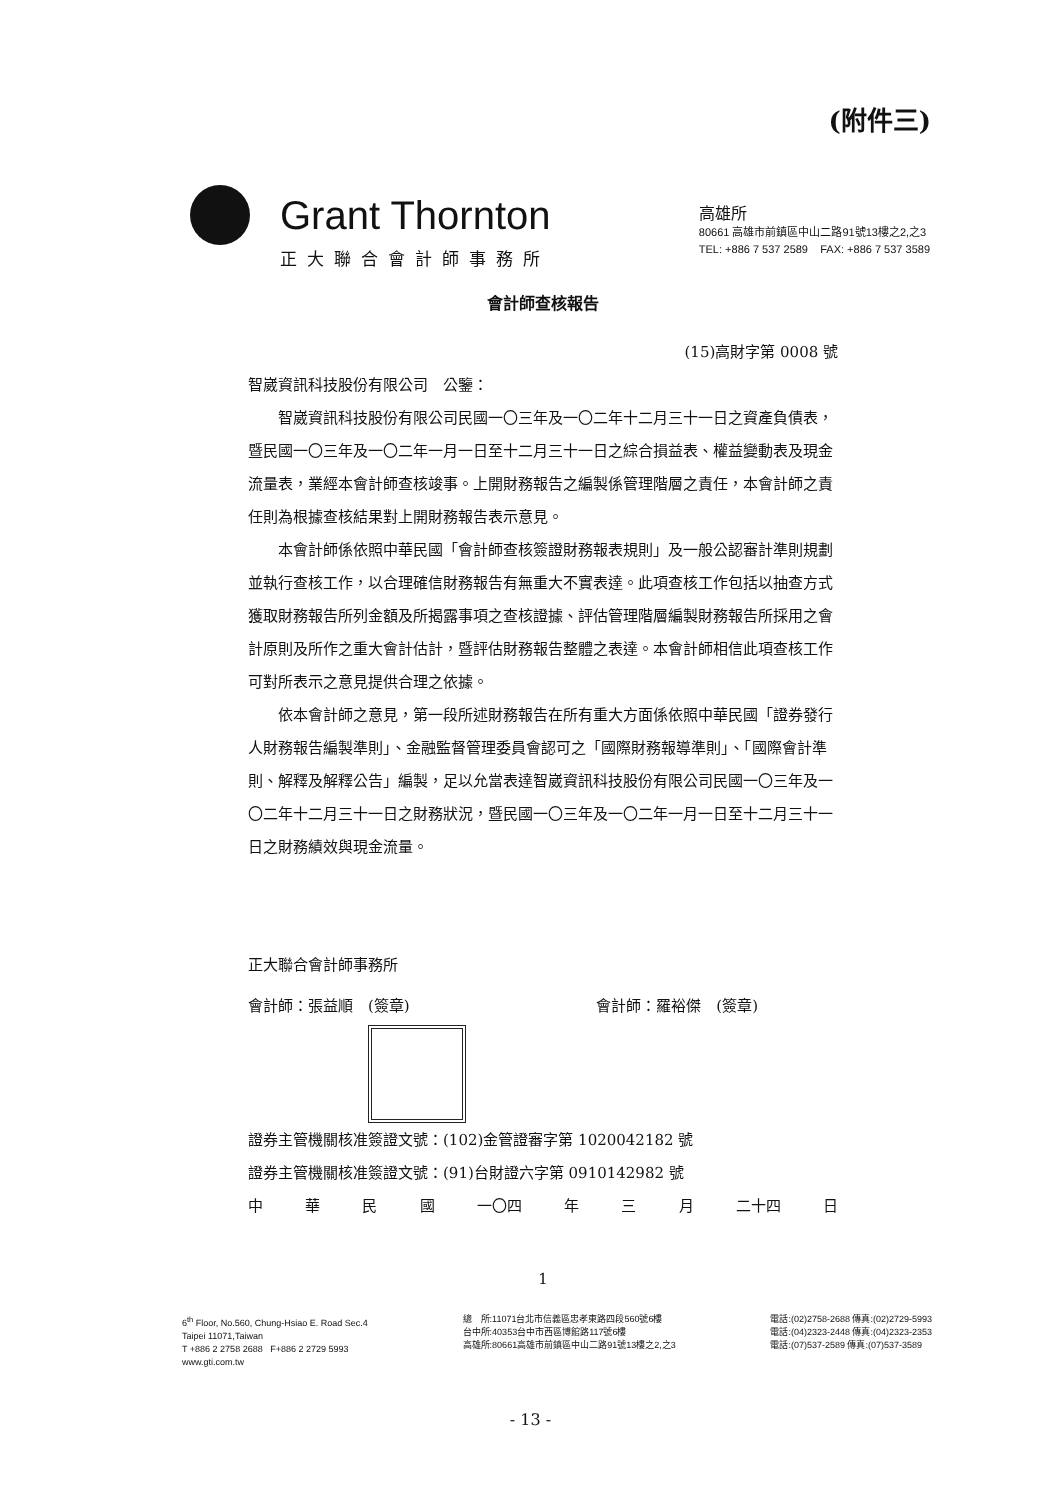(附件三)
Grant Thornton
正大聯合會計師事務所
高雄所
80661 高雄市前鎮區中山二路91號13樓之2,之3
TEL: +886 7 537 2589 FAX: +886 7 537 3589
會計師查核報告
(15)高財字第 0008 號
智崴資訊科技股份有限公司　公鑒：
智崴資訊科技股份有限公司民國一〇三年及一〇二年十二月三十一日之資產負債表，暨民國一〇三年及一〇二年一月一日至十二月三十一日之綜合損益表、權益變動表及現金流量表，業經本會計師查核竣事。上開財務報告之編製係管理階層之責任，本會計師之責任則為根據查核結果對上開財務報告表示意見。
本會計師係依照中華民國「會計師查核簽證財務報表規則」及一般公認審計準則規劃並執行查核工作，以合理確信財務報告有無重大不實表達。此項查核工作包括以抽查方式獲取財務報告所列金額及所揭露事項之查核證據、評估管理階層編製財務報告所採用之會計原則及所作之重大會計估計，暨評估財務報告整體之表達。本會計師相信此項查核工作可對所表示之意見提供合理之依據。
依本會計師之意見，第一段所述財務報告在所有重大方面係依照中華民國「證券發行人財務報告編製準則」、金融監督管理委員會認可之「國際財務報導準則」、「國際會計準則、解釋及解釋公告」編製，足以允當表達智崴資訊科技股份有限公司民國一〇三年及一〇二年十二月三十一日之財務狀況，暨民國一〇三年及一〇二年一月一日至十二月三十一日之財務績效與現金流量。
正大聯合會計師事務所
會計師：張益順　(簽章)
會計師：羅裕傑　(簽章)
證券主管機關核准簽證文號：(102)金管證審字第 1020042182 號
證券主管機關核准簽證文號：(91)台財證六字第 0910142982 號
中 華 民 國 一〇四 年 三 月 二十四 日
1
6<sup>th</sup> Floor, No.560, Chung-Hsiao E. Road Sec.4
Taipei 11071,Taiwan
T +886 2 2758 2688 F+886 2 2729 5993
www.gti.com.tw
總　所:11071台北市信義區忠孝東路四段560號6樓
台中所:40353台中市西區博館路117號6樓
高雄所:80661高雄市前鎮區中山二路91號13樓之2,之3
電話:(02)2758-2688 傳真:(02)2729-5993
電話:(04)2323-2448 傳真:(04)2323-2353
電話:(07)537-2589 傳真:(07)537-3589
- 13 -